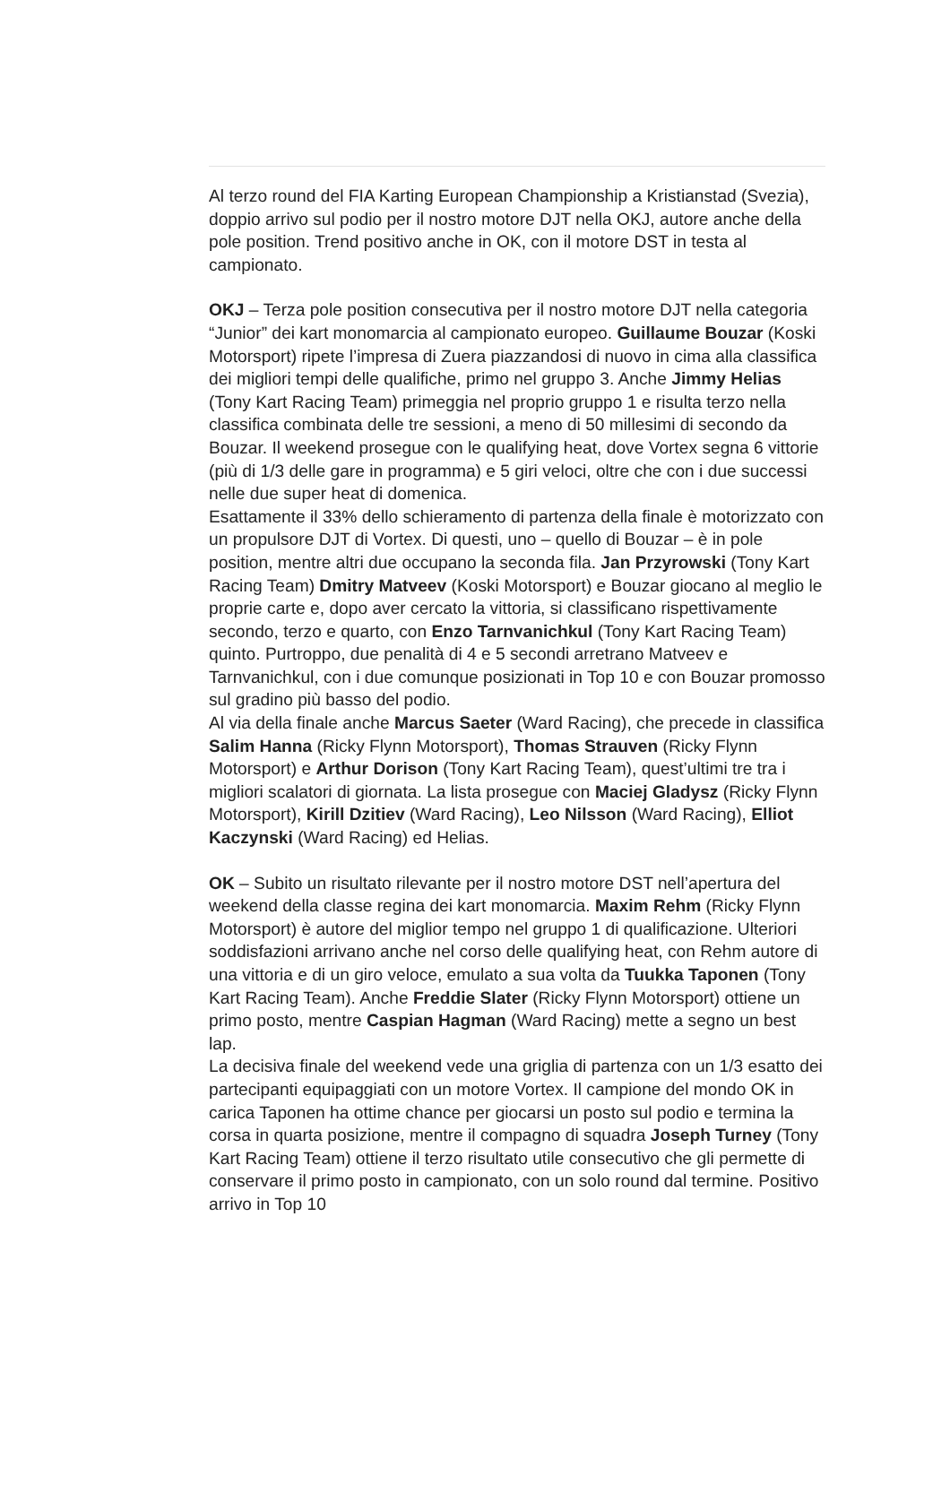Al terzo round del FIA Karting European Championship a Kristianstad (Svezia), doppio arrivo sul podio per il nostro motore DJT nella OKJ, autore anche della pole position. Trend positivo anche in OK, con il motore DST in testa al campionato.
OKJ – Terza pole position consecutiva per il nostro motore DJT nella categoria “Junior” dei kart monomarcia al campionato europeo. Guillaume Bouzar (Koski Motorsport) ripete l’impresa di Zuera piazzandosi di nuovo in cima alla classifica dei migliori tempi delle qualifiche, primo nel gruppo 3. Anche Jimmy Helias (Tony Kart Racing Team) primeggia nel proprio gruppo 1 e risulta terzo nella classifica combinata delle tre sessioni, a meno di 50 millesimi di secondo da Bouzar. Il weekend prosegue con le qualifying heat, dove Vortex segna 6 vittorie (più di 1/3 delle gare in programma) e 5 giri veloci, oltre che con i due successi nelle due super heat di domenica.
Esattamente il 33% dello schieramento di partenza della finale è motorizzato con un propulsore DJT di Vortex. Di questi, uno – quello di Bouzar – è in pole position, mentre altri due occupano la seconda fila. Jan Przyrowski (Tony Kart Racing Team) Dmitry Matveev (Koski Motorsport) e Bouzar giocano al meglio le proprie carte e, dopo aver cercato la vittoria, si classificano rispettivamente secondo, terzo e quarto, con Enzo Tarnvanichkul (Tony Kart Racing Team) quinto. Purtroppo, due penalità di 4 e 5 secondi arretrano Matveev e Tarnvanichkul, con i due comunque posizionati in Top 10 e con Bouzar promosso sul gradino più basso del podio.
Al via della finale anche Marcus Saeter (Ward Racing), che precede in classifica Salim Hanna (Ricky Flynn Motorsport), Thomas Strauven (Ricky Flynn Motorsport) e Arthur Dorison (Tony Kart Racing Team), quest’ultimi tre tra i migliori scalatori di giornata. La lista prosegue con Maciej Gladysz (Ricky Flynn Motorsport), Kirill Dzitiev (Ward Racing), Leo Nilsson (Ward Racing), Elliot Kaczynski (Ward Racing) ed Helias.
OK – Subito un risultato rilevante per il nostro motore DST nell’apertura del weekend della classe regina dei kart monomarcia. Maxim Rehm (Ricky Flynn Motorsport) è autore del miglior tempo nel gruppo 1 di qualificazione. Ulteriori soddisfazioni arrivano anche nel corso delle qualifying heat, con Rehm autore di una vittoria e di un giro veloce, emulato a sua volta da Tuukka Taponen (Tony Kart Racing Team). Anche Freddie Slater (Ricky Flynn Motorsport) ottiene un primo posto, mentre Caspian Hagman (Ward Racing) mette a segno un best lap.
La decisiva finale del weekend vede una griglia di partenza con un 1/3 esatto dei partecipanti equipaggiati con un motore Vortex. Il campione del mondo OK in carica Taponen ha ottime chance per giocarsi un posto sul podio e termina la corsa in quarta posizione, mentre il compagno di squadra Joseph Turney (Tony Kart Racing Team) ottiene il terzo risultato utile consecutivo che gli permette di conservare il primo posto in campionato, con un solo round dal termine. Positivo arrivo in Top 10